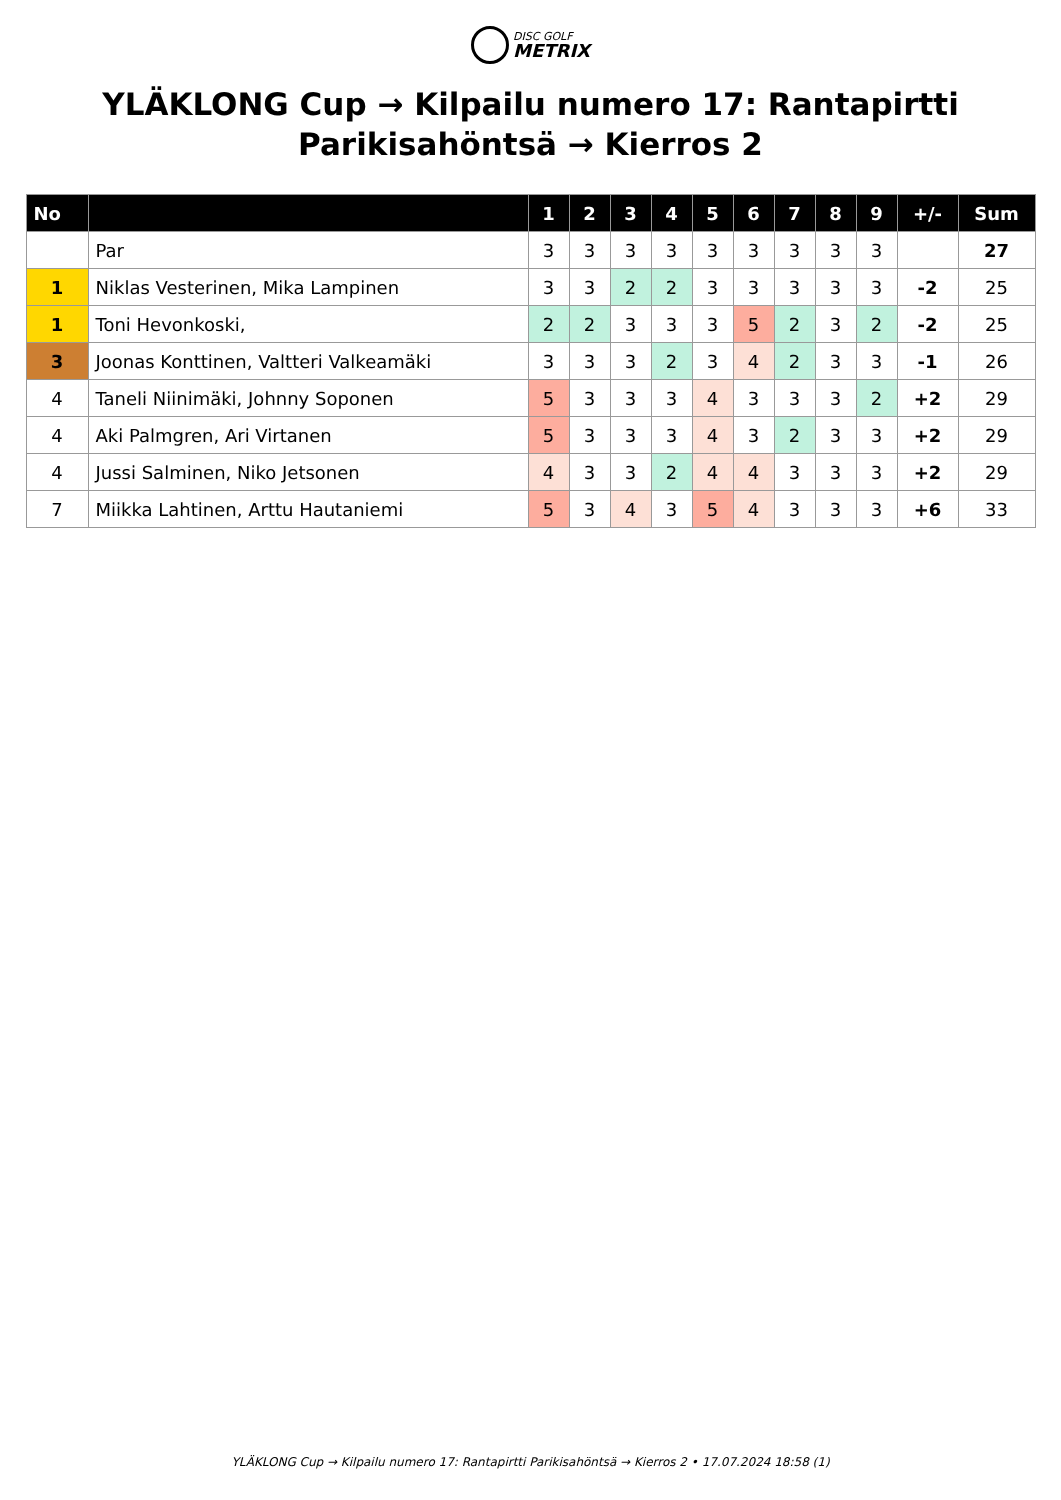DISC GOLF METRIX
YLÄKLONG Cup → Kilpailu numero 17: Rantapirtti
Parikisahöntsä → Kierros 2
| No | | 1 | 2 | 3 | 4 | 5 | 6 | 7 | 8 | 9 | +/- | Sum |
| --- | --- | --- | --- | --- | --- | --- | --- | --- | --- | --- | --- | --- |
| | Par | 3 | 3 | 3 | 3 | 3 | 3 | 3 | 3 | 3 | | 27 |
| 1 | Niklas Vesterinen, Mika Lampinen | 3 | 3 | 2 | 2 | 3 | 3 | 3 | 3 | 3 | -2 | 25 |
| 1 | Toni Hevonkoski, | 2 | 2 | 3 | 3 | 3 | 5 | 2 | 3 | 2 | -2 | 25 |
| 3 | Joonas Konttinen, Valtteri Valkeamäki | 3 | 3 | 3 | 2 | 3 | 4 | 2 | 3 | 3 | -1 | 26 |
| 4 | Taneli Niinimäki, Johnny Soponen | 5 | 3 | 3 | 3 | 4 | 3 | 3 | 3 | 2 | +2 | 29 |
| 4 | Aki Palmgren, Ari Virtanen | 5 | 3 | 3 | 3 | 4 | 3 | 2 | 3 | 3 | +2 | 29 |
| 4 | Jussi Salminen, Niko Jetsonen | 4 | 3 | 3 | 2 | 4 | 4 | 3 | 3 | 3 | +2 | 29 |
| 7 | Miikka Lahtinen, Arttu Hautaniemi | 5 | 3 | 4 | 3 | 5 | 4 | 3 | 3 | 3 | +6 | 33 |
YLÄKLONG Cup → Kilpailu numero 17: Rantapirtti Parikisahöntsä → Kierros 2 • 17.07.2024 18:58 (1)